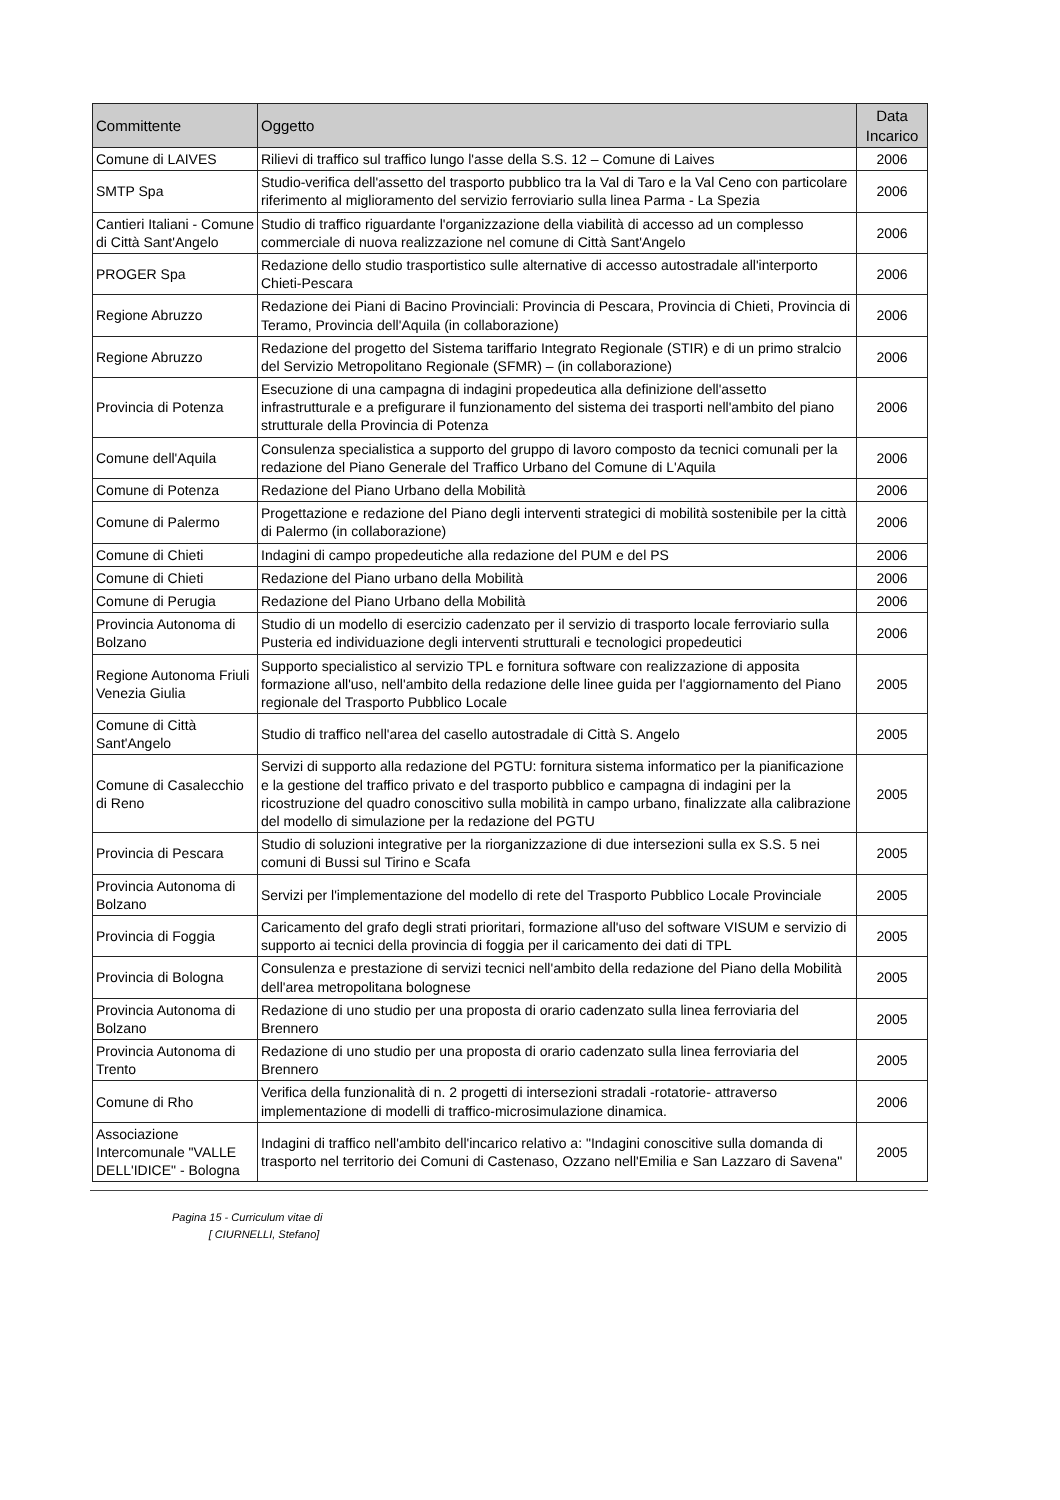| Committente | Oggetto | Data Incarico |
| --- | --- | --- |
| Comune di LAIVES | Rilievi di traffico sul traffico lungo l'asse della S.S. 12 – Comune di Laives | 2006 |
| SMTP Spa | Studio-verifica dell'assetto del trasporto pubblico tra la Val di Taro e la Val Ceno con particolare riferimento al miglioramento del servizio ferroviario sulla linea Parma - La Spezia | 2006 |
| Cantieri Italiani - Comune di Città Sant'Angelo | Studio di traffico riguardante l'organizzazione della viabilità di accesso ad un complesso commerciale di nuova realizzazione nel comune di Città Sant'Angelo | 2006 |
| PROGER Spa | Redazione dello studio trasportistico sulle alternative di accesso autostradale all'interporto Chieti-Pescara | 2006 |
| Regione Abruzzo | Redazione dei Piani di Bacino Provinciali: Provincia di Pescara, Provincia di Chieti, Provincia di Teramo, Provincia dell'Aquila (in collaborazione) | 2006 |
| Regione Abruzzo | Redazione del progetto del Sistema tariffario Integrato Regionale (STIR) e di un primo stralcio del Servizio Metropolitano Regionale (SFMR) – (in collaborazione) | 2006 |
| Provincia di Potenza | Esecuzione di una campagna di indagini propedeutica alla definizione dell'assetto infrastrutturale e a prefigurare il funzionamento del sistema dei trasporti nell'ambito del piano strutturale della Provincia di Potenza | 2006 |
| Comune dell'Aquila | Consulenza specialistica a supporto del gruppo di lavoro composto da tecnici comunali per la redazione del Piano Generale del Traffico Urbano del Comune di L'Aquila | 2006 |
| Comune di Potenza | Redazione del Piano Urbano della Mobilità | 2006 |
| Comune di Palermo | Progettazione e redazione del Piano degli interventi strategici di mobilità sostenibile per la città di Palermo (in collaborazione) | 2006 |
| Comune di Chieti | Indagini di campo propedeutiche alla redazione del PUM e del PS | 2006 |
| Comune di Chieti | Redazione del Piano urbano della Mobilità | 2006 |
| Comune di Perugia | Redazione del Piano Urbano della Mobilità | 2006 |
| Provincia Autonoma di Bolzano | Studio di un modello di esercizio cadenzato per il servizio di trasporto locale ferroviario sulla Pusteria ed individuazione degli interventi strutturali e tecnologici propedeutici | 2006 |
| Regione Autonoma Friuli Venezia Giulia | Supporto specialistico al servizio TPL e fornitura software con realizzazione di apposita formazione all'uso, nell'ambito della redazione delle linee guida per l'aggiornamento del Piano regionale del Trasporto Pubblico Locale | 2005 |
| Comune di Città Sant'Angelo | Studio di traffico nell'area del casello autostradale di Città S. Angelo | 2005 |
| Comune di Casalecchio di Reno | Servizi di supporto alla redazione del PGTU: fornitura sistema informatico per la pianificazione e la gestione del traffico privato e del trasporto pubblico e campagna di indagini per la ricostruzione del quadro conoscitivo sulla mobilità in campo urbano, finalizzate alla calibrazione del modello di simulazione per la redazione del PGTU | 2005 |
| Provincia di Pescara | Studio di soluzioni integrative per la riorganizzazione di due intersezioni sulla ex S.S. 5 nei comuni di Bussi sul Tirino e Scafa | 2005 |
| Provincia Autonoma di Bolzano | Servizi per l'implementazione del modello di rete del Trasporto Pubblico Locale Provinciale | 2005 |
| Provincia di Foggia | Caricamento del grafo degli strati prioritari, formazione all'uso del software VISUM e servizio di supporto ai tecnici della provincia di foggia per il caricamento dei dati di TPL | 2005 |
| Provincia di Bologna | Consulenza e prestazione di servizi tecnici nell'ambito della redazione del Piano della Mobilità dell'area metropolitana bolognese | 2005 |
| Provincia Autonoma di Bolzano | Redazione di uno studio per una proposta di orario cadenzato sulla linea ferroviaria del Brennero | 2005 |
| Provincia Autonoma di Trento | Redazione di uno studio per una proposta di orario cadenzato sulla linea ferroviaria del Brennero | 2005 |
| Comune di Rho | Verifica della funzionalità di n. 2 progetti di intersezioni stradali -rotatorie- attraverso implementazione di modelli di traffico-microsimulazione dinamica. | 2006 |
| Associazione Intercomunale "VALLE DELL'IDICE" - Bologna | Indagini di traffico nell'ambito dell'incarico relativo a: "Indagini conoscitive sulla domanda di trasporto nel territorio dei Comuni di Castenaso, Ozzano nell'Emilia e San Lazzaro di Savena" | 2005 |
Pagina 15 - Curriculum vitae di
[ CIURNELLI, Stefano]